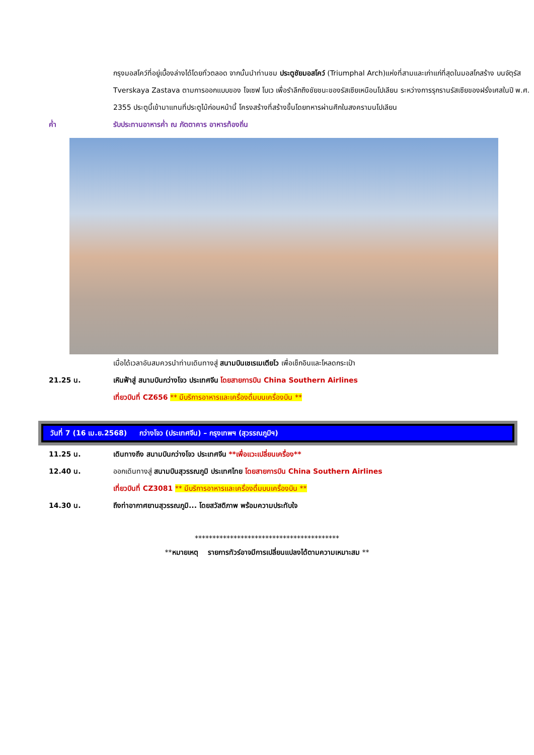กรุงมอสโคว์ที่อยู่เบื้องล่างได้โดยทั่วตลอด จากนั้นนำท่านชม ประตูชัยมอสโคว์ (Triumphal Arch)แห่งที่สามและเก่าแก่ที่สุดในมอสโกสร้าง บนจัตุรัส Tverskaya Zastava ตามการออกแบบของ โจเซฟ โบเว เพื่อรำลึกถึงชัยชนะของรัสเซียเหนือนโปเลียน ระหว่างการรุกรานรัสเซียของฝรั่งเศสในปี พ.ศ. 2355 ประตูนี้เข้ามาแทนที่ประตูไม้ก่อนหน้านี้ โครงสร้างที่สร้างขึ้นโดยทหารผ่านศึกในสงครามนโปเลียน
ค่ำ รับประทานอาหารค่ำ ณ ภัตตาคาร อาหารท้องถิ่น
เมื่อได้เวลาอันสมควรนำท่านเดินทางสู่ สนามบินเชเรเมเตียโว เพื่อเช็กอินและโหลดกระเป๋า
21.25 น. เหินฟ้าสู่ สนามบินกว่างโจว ประเทศจีน โดยสายการบิน China Southern Airlines
เที่ยวบินที่ CZ656 ** มีบริการอาหารและเครื่องดื่มบนเครื่องบิน **
วันที่ 7 (16 เม.ย.2568) กว่างโจว (ประเทศจีน) – กรุงเทพฯ (สุวรรณภูมิฯ)
11.25 น. เดินทางถึง สนามบินกว่างโจว ประเทศจีน **เพื่อแวะเปลี่ยนเครื่อง**
12.40 น. ออกเดินทางสู่ สนามบินสุวรรณภูมิ ประเทศไทย โดยสายการบิน China Southern Airlines
เที่ยวบินที่ CZ3081 ** มีบริการอาหารและเครื่องดื่มบนเครื่องบิน **
14.30 น. ถึงท่าอากาศยานสุวรรณภูมิ... โดยสวัสดิภาพ พร้อมความประทับใจ
*****************************************
**หมายเหตุ รายการทัวร์อาจมีการเปลี่ยนแปลงได้ตามความเหมาะสม **